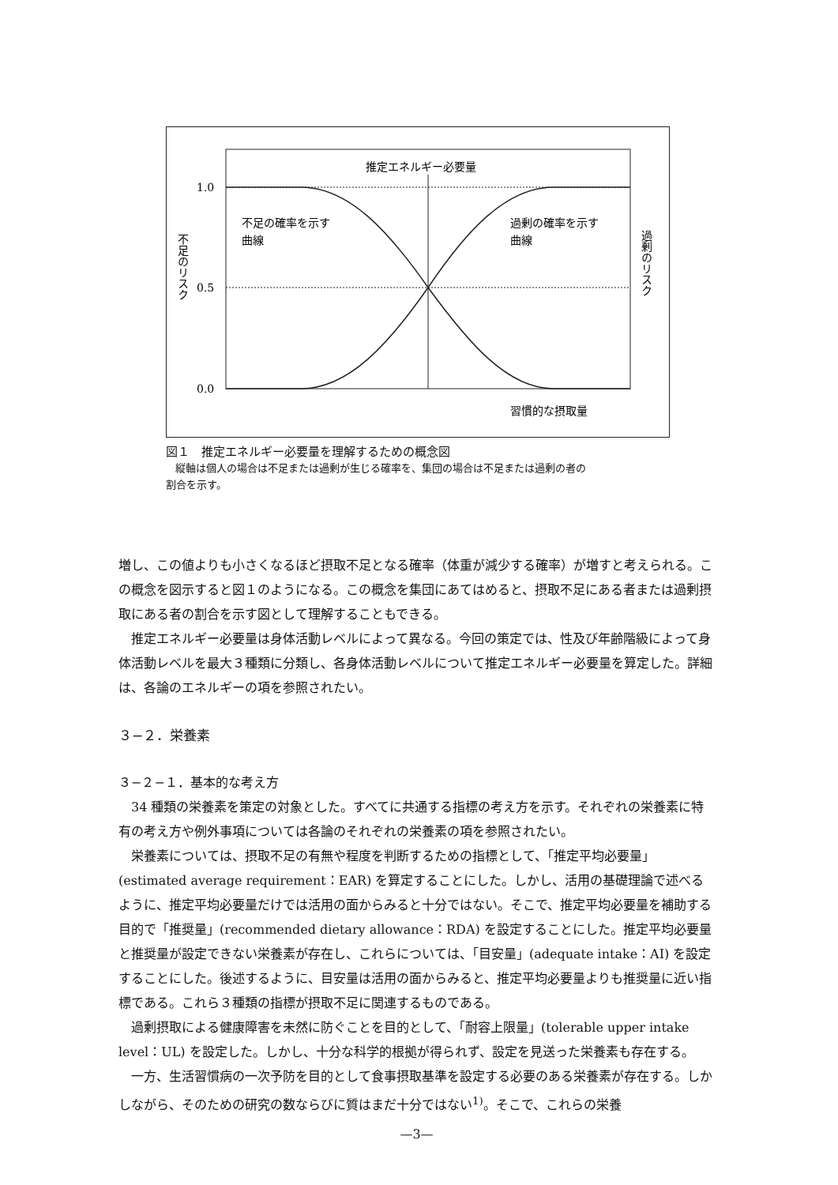推定エネルギー必要量
1.0
0.5
0.0
不足の確率を示す
曲線
過剰の確率を示す
曲線
習慣的な摂取量
不足のリスク
過剰のリスク
図１　推定エネルギー必要量を理解するための概念図
縦軸は個人の場合は不足または過剰が生じる確率を、集団の場合は不足または過剰の者の
割合を示す。
増し、この値よりも小さくなるほど摂取不足となる確率（体重が減少する確率）が増すと考えられる。この概念を図示すると図１のようになる。この概念を集団にあてはめると、摂取不足にある者または過剰摂取にある者の割合を示す図として理解することもできる。
推定エネルギー必要量は身体活動レベルによって異なる。今回の策定では、性及び年齢階級によって身体活動レベルを最大３種類に分類し、各身体活動レベルについて推定エネルギー必要量を算定した。詳細は、各論のエネルギーの項を参照されたい。
３−２．栄養素
３−２−１．基本的な考え方
34 種類の栄養素を策定の対象とした。すべてに共通する指標の考え方を示す。それぞれの栄養素に特有の考え方や例外事項については各論のそれぞれの栄養素の項を参照されたい。
栄養素については、摂取不足の有無や程度を判断するための指標として、「推定平均必要量」(estimated average requirement：EAR) を算定することにした。しかし、活用の基礎理論で述べるように、推定平均必要量だけでは活用の面からみると十分ではない。そこで、推定平均必要量を補助する目的で「推奨量」(recommended dietary allowance：RDA) を設定することにした。推定平均必要量と推奨量が設定できない栄養素が存在し、これらについては、「目安量」(adequate intake：AI) を設定することにした。後述するように、目安量は活用の面からみると、推定平均必要量よりも推奨量に近い指標である。これら３種類の指標が摂取不足に関連するものである。
過剰摂取による健康障害を未然に防ぐことを目的として、「耐容上限量」(tolerable upper intake level：UL) を設定した。しかし、十分な科学的根拠が得られず、設定を見送った栄養素も存在する。
一方、生活習慣病の一次予防を目的として食事摂取基準を設定する必要のある栄養素が存在する。しかしながら、そのための研究の数ならびに質はまだ十分ではない<sup>1)</sup>。そこで、これらの栄養
—3—